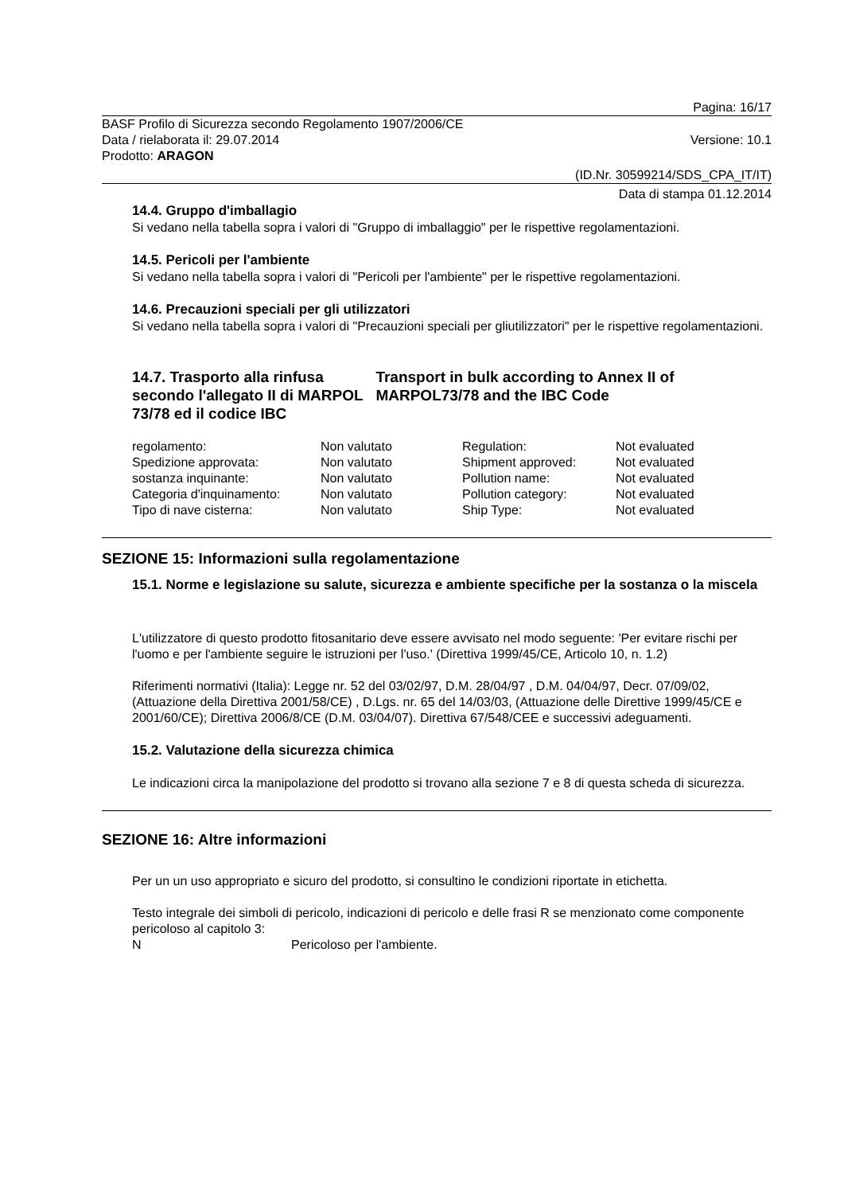Pagina: 16/17
BASF Profilo di Sicurezza secondo Regolamento 1907/2006/CE
Data / rielaborata il: 29.07.2014 Versione: 10.1
Prodotto: ARAGON
(ID.Nr. 30599214/SDS_CPA_IT/IT)
Data di stampa 01.12.2014
14.4. Gruppo d'imballagio
Si vedano nella tabella sopra i valori di "Gruppo di imballaggio" per le rispettive regolamentazioni.
14.5. Pericoli per l'ambiente
Si vedano nella tabella sopra i valori di "Pericoli per l'ambiente" per le rispettive regolamentazioni.
14.6. Precauzioni speciali per gli utilizzatori
Si vedano nella tabella sopra i valori di "Precauzioni speciali per gliutilizzatori" per le rispettive regolamentazioni.
14.7. Trasporto alla rinfusa secondo l'allegato II di MARPOL 73/78 ed il codice IBC
Transport in bulk according to Annex II of MARPOL73/78 and the IBC Code
| regolamento: | Non valutato | Regulation: | Not evaluated |
| Spedizione approvata: | Non valutato | Shipment approved: | Not evaluated |
| sostanza inquinante: | Non valutato | Pollution name: | Not evaluated |
| Categoria d'inquinamento: | Non valutato | Pollution category: | Not evaluated |
| Tipo di nave cisterna: | Non valutato | Ship Type: | Not evaluated |
SEZIONE 15: Informazioni sulla regolamentazione
15.1. Norme e legislazione su salute, sicurezza e ambiente specifiche per la sostanza o la miscela
L'utilizzatore di questo prodotto fitosanitario deve essere avvisato nel modo seguente: 'Per evitare rischi per l'uomo e per l'ambiente seguire le istruzioni per l'uso.' (Direttiva 1999/45/CE, Articolo 10, n. 1.2)
Riferimenti normativi (Italia): Legge nr. 52 del 03/02/97, D.M. 28/04/97 , D.M. 04/04/97, Decr. 07/09/02, (Attuazione della Direttiva 2001/58/CE) , D.Lgs. nr. 65 del 14/03/03, (Attuazione delle Direttive 1999/45/CE e 2001/60/CE); Direttiva 2006/8/CE (D.M. 03/04/07). Direttiva 67/548/CEE e successivi adeguamenti.
15.2. Valutazione della sicurezza chimica
Le indicazioni circa la manipolazione del prodotto si trovano alla sezione 7 e 8 di questa scheda di sicurezza.
SEZIONE 16: Altre informazioni
Per un un uso appropriato e sicuro del prodotto, si consultino le condizioni riportate in etichetta.
Testo integrale dei simboli di pericolo, indicazioni di pericolo e delle frasi R se menzionato come componente pericoloso al capitolo 3:
| N | Pericoloso per l'ambiente. |